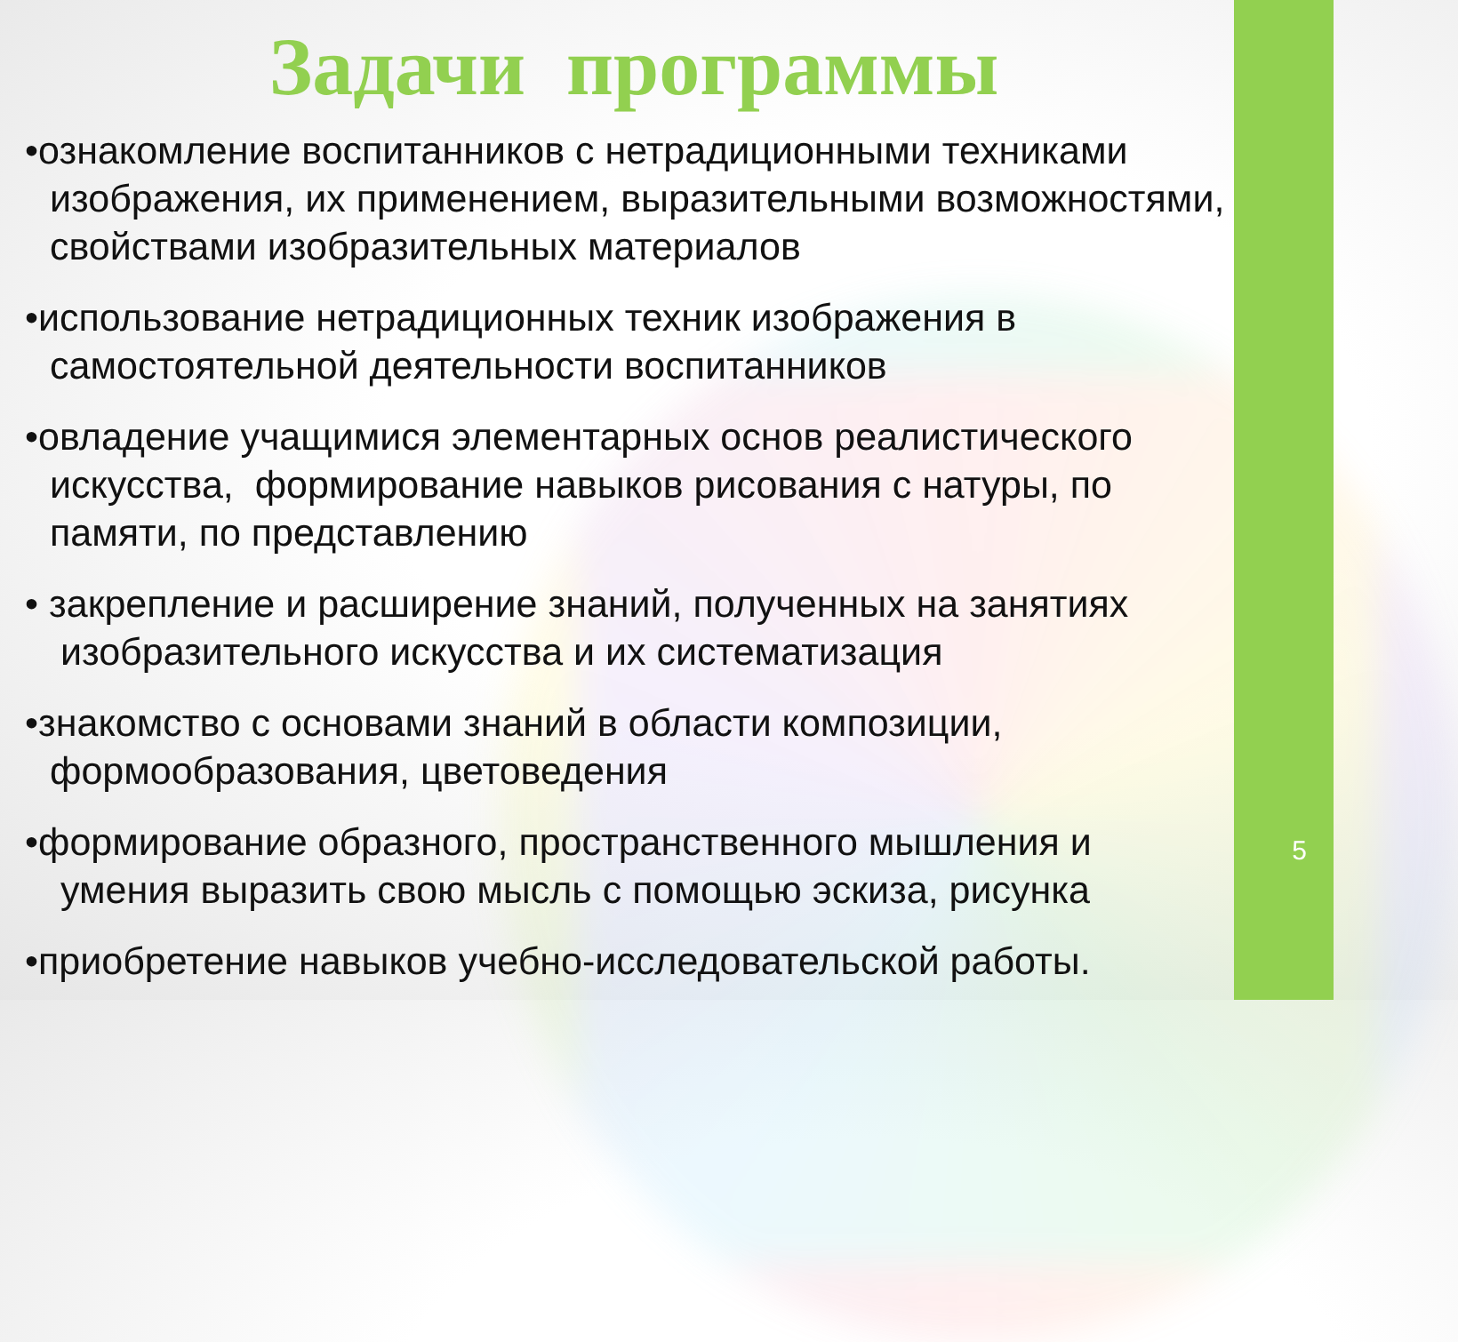Задачи программы
•ознакомление воспитанников с нетрадиционными техниками
изображения, их применением, выразительными возможностями, свойствами изобразительных материалов
•использование нетрадиционных техник изображения в
самостоятельной деятельности воспитанников
•овладение учащимися элементарных основ реалистического
искусства, формирование навыков рисования с натуры, по памяти, по представлению
• закрепление и расширение знаний, полученных на занятиях
изобразительного искусства и их систематизация
•знакомство с основами знаний в области композиции,
формообразования, цветоведения
•формирование образного, пространственного мышления и
умения выразить свою мысль с помощью эскиза, рисунка
•приобретение навыков учебно-исследовательской работы.
5